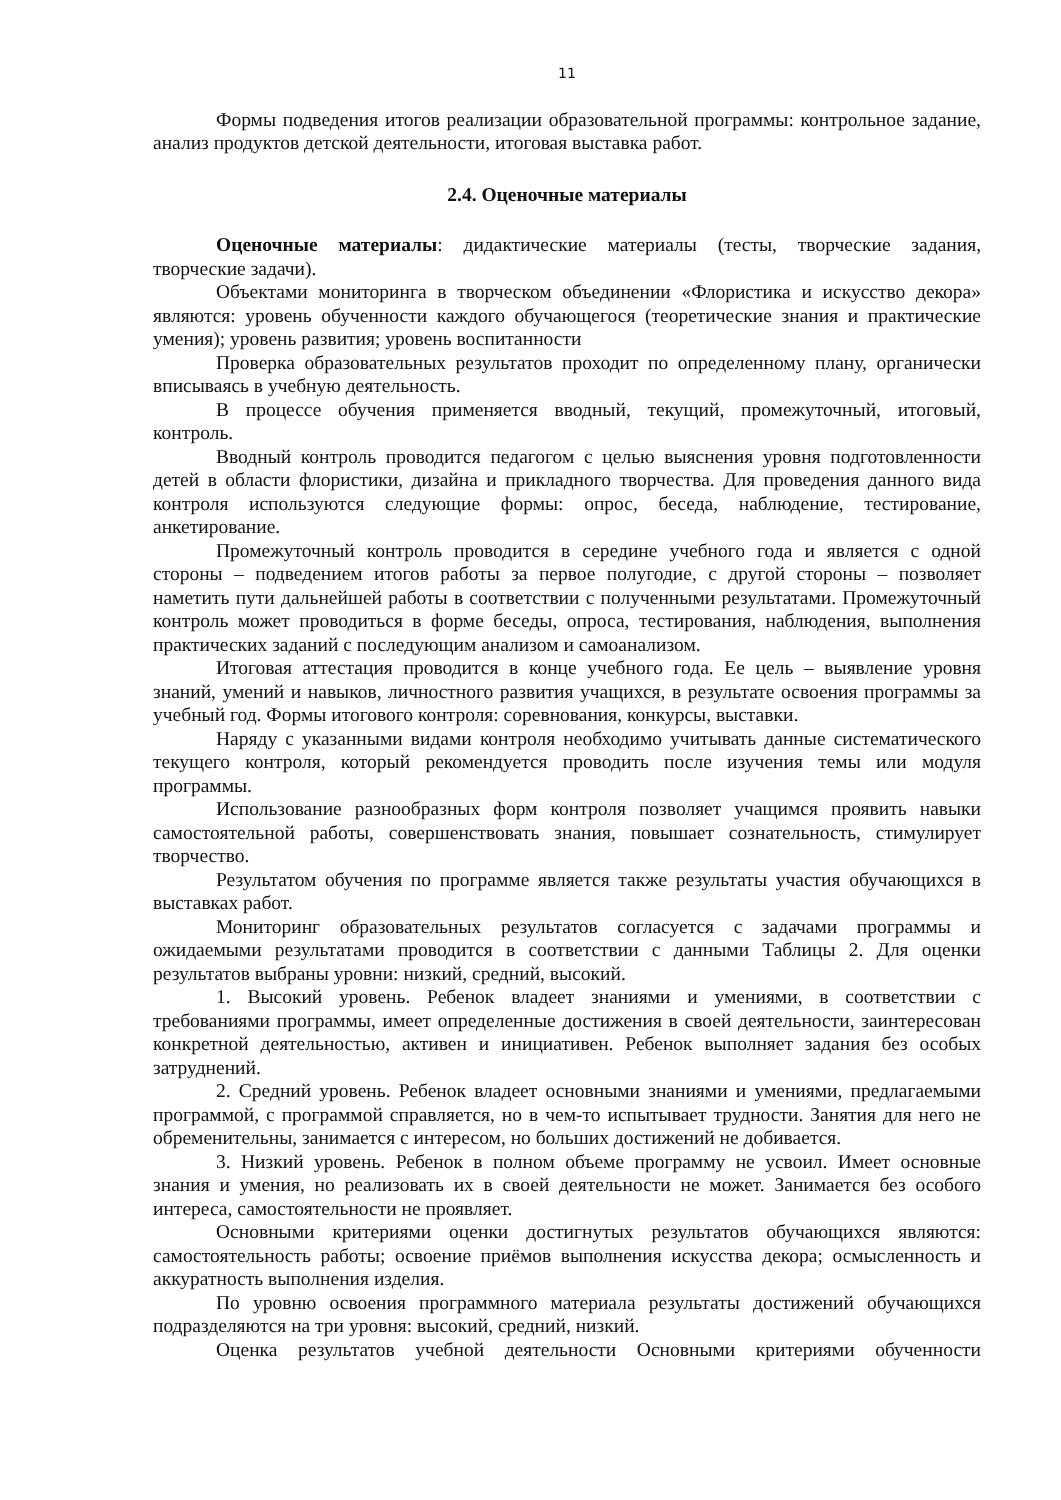11
Формы подведения итогов реализации образовательной программы: контрольное задание, анализ продуктов детской деятельности, итоговая выставка работ.
2.4. Оценочные материалы
Оценочные материалы: дидактические материалы (тесты, творческие задания, творческие задачи).
Объектами мониторинга в творческом объединении «Флористика и искусство декора» являются: уровень обученности каждого обучающегося (теоретические знания и практические умения); уровень развития; уровень воспитанности
Проверка образовательных результатов проходит по определенному плану, органически вписываясь в учебную деятельность.
В процессе обучения применяется вводный, текущий, промежуточный, итоговый, контроль.
Вводный контроль проводится педагогом с целью выяснения уровня подготовленности детей в области флористики, дизайна и прикладного творчества. Для проведения данного вида контроля используются следующие формы: опрос, беседа, наблюдение, тестирование, анкетирование.
Промежуточный контроль проводится в середине учебного года и является с одной стороны – подведением итогов работы за первое полугодие, с другой стороны – позволяет наметить пути дальнейшей работы в соответствии с полученными результатами. Промежуточный контроль может проводиться в форме беседы, опроса, тестирования, наблюдения, выполнения практических заданий с последующим анализом и самоанализом.
Итоговая аттестация проводится в конце учебного года. Ее цель – выявление уровня знаний, умений и навыков, личностного развития учащихся, в результате освоения программы за учебный год. Формы итогового контроля: соревнования, конкурсы, выставки.
Наряду с указанными видами контроля необходимо учитывать данные систематического текущего контроля, который рекомендуется проводить после изучения темы или модуля программы.
Использование разнообразных форм контроля позволяет учащимся проявить навыки самостоятельной работы, совершенствовать знания, повышает сознательность, стимулирует творчество.
Результатом обучения по программе является также результаты участия обучающихся в выставках работ.
Мониторинг образовательных результатов согласуется с задачами программы и ожидаемыми результатами проводится в соответствии с данными Таблицы 2. Для оценки результатов выбраны уровни: низкий, средний, высокий.
1. Высокий уровень. Ребенок владеет знаниями и умениями, в соответствии с требованиями программы, имеет определенные достижения в своей деятельности, заинтересован конкретной деятельностью, активен и инициативен. Ребенок выполняет задания без особых затруднений.
2. Средний уровень. Ребенок владеет основными знаниями и умениями, предлагаемыми программой, с программой справляется, но в чем-то испытывает трудности. Занятия для него не обременительны, занимается с интересом, но больших достижений не добивается.
3. Низкий уровень. Ребенок в полном объеме программу не усвоил. Имеет основные знания и умения, но реализовать их в своей деятельности не может. Занимается без особого интереса, самостоятельности не проявляет.
Основными критериями оценки достигнутых результатов обучающихся являются: самостоятельность работы; освоение приёмов выполнения искусства декора; осмысленность и аккуратность выполнения изделия.
По уровню освоения программного материала результаты достижений обучающихся подразделяются на три уровня: высокий, средний, низкий.
Оценка результатов учебной деятельности Основными критериями обученности